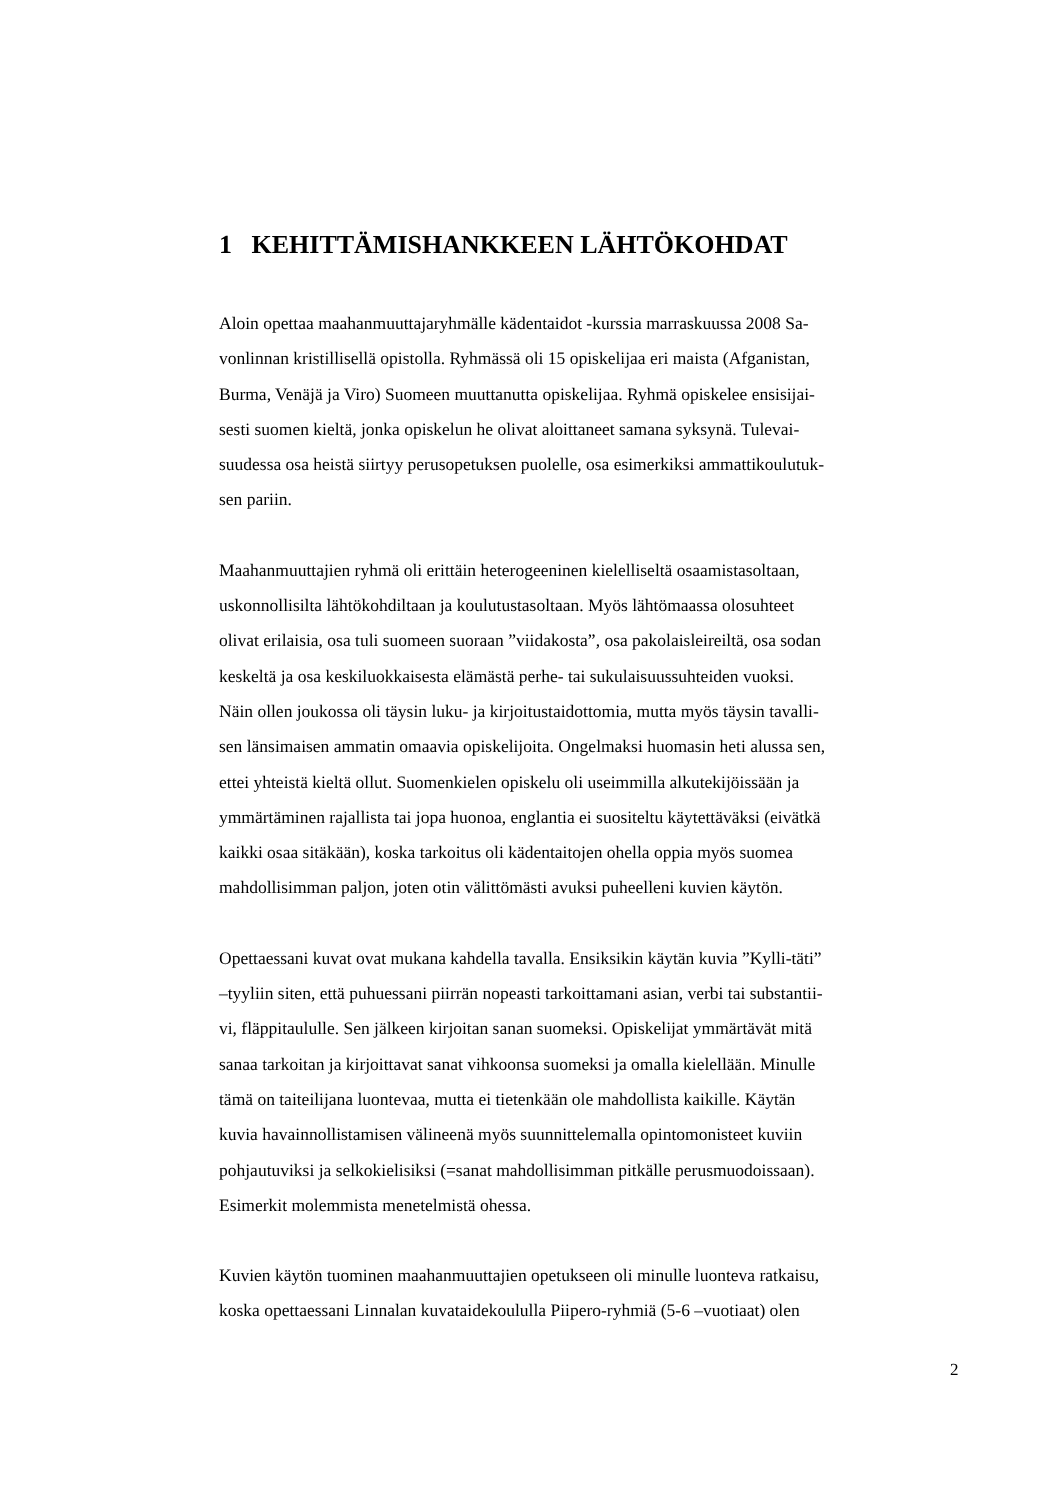1 KEHITTÄMISHANKKEEN LÄHTÖKOHDAT
Aloin opettaa maahanmuuttajaryhmälle kädentaidot -kurssia marraskuussa 2008 Sa-
vonlinnan kristillisellä opistolla. Ryhmässä oli 15 opiskelijaa eri maista (Afganistan,
Burma, Venäjä ja Viro) Suomeen muuttanutta opiskelijaa. Ryhmä opiskelee ensisijai-
sesti suomen kieltä, jonka opiskelun he olivat aloittaneet samana syksynä. Tulevai-
suudessa osa heistä siirtyy perusopetuksen puolelle, osa esimerkiksi ammattikoulutuk-
sen pariin.
Maahanmuuttajien ryhmä oli erittäin heterogeeninen kielelliseltä osaamistasoltaan,
uskonnollisilta lähtökohdiltaan ja koulutustasoltaan. Myös lähtömaassa olosuhteet
olivat erilaisia, osa tuli suomeen suoraan ”viidakosta”, osa pakolaisleireiltä, osa sodan
keskeltä ja osa keskiluokkaisesta elämästä perhe- tai sukulaisuussuhteiden vuoksi.
Näin ollen joukossa oli täysin luku- ja kirjoitustaidottomia, mutta myös täysin tavalli-
sen länsimaisen ammatin omaavia opiskelijoita. Ongelmaksi huomasin heti alussa sen,
ettei yhteistä kieltä ollut. Suomenkielen opiskelu oli useimmilla alkutekijöissään ja
ymmärtäminen rajallista tai jopa huonoa, englantia ei suositeltu käytettäväksi (eivätkä
kaikki osaa sitäkään), koska tarkoitus oli kädentaitojen ohella oppia myös suomea
mahdollisimman paljon, joten otin välittömästi avuksi puheelleni kuvien käytön.
Opettaessani kuvat ovat mukana kahdella tavalla. Ensiksikin käytän kuvia ”Kylli-täti”
–tyyliin siten, että puhuessani piirrän nopeasti tarkoittamani asian, verbi tai substantii-
vi, fläppitaululle. Sen jälkeen kirjoitan sanan suomeksi. Opiskelijat ymmärtävät mitä
sanaa tarkoitan ja kirjoittavat sanat vihkoonsa suomeksi ja omalla kielellään. Minulle
tämä on taiteilijana luontevaa, mutta ei tietenkään ole mahdollista kaikille. Käytän
kuvia havainnollistamisen välineenä myös suunnittelemalla opintomonisteet kuviin
pohjautuviksi ja selkokielisiksi (=sanat mahdollisimman pitkälle perusmuodoissaan).
Esimerkit molemmista menetelmistä ohessa.
Kuvien käytön tuominen maahanmuuttajien opetukseen oli minulle luonteva ratkaisu,
koska opettaessani Linnalan kuvataidekoululla Piipero-ryhmiä (5-6 –vuotiaat) olen
2